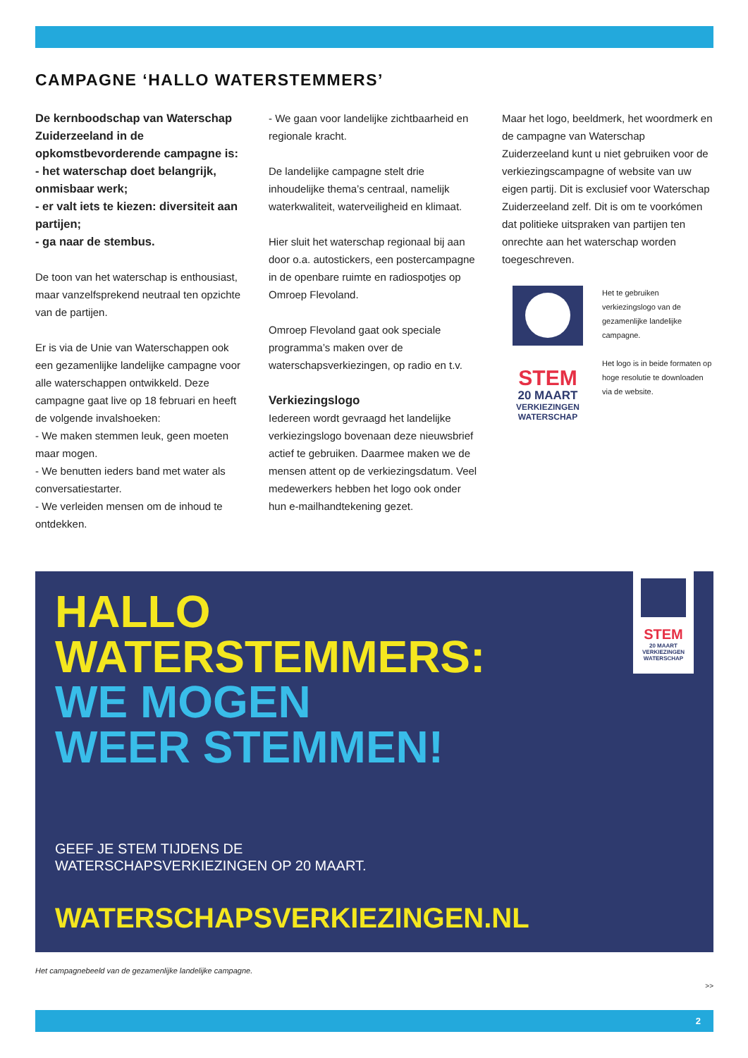CAMPAGNE ‘HALLO WATERSTEMMERS’
De kernboodschap van Waterschap Zuiderzeeland in de opkomstbevorderende campagne is:
- het waterschap doet belangrijk, onmisbaar werk;
- er valt iets te kiezen: diversiteit aan partijen;
- ga naar de stembus.
De toon van het waterschap is enthousiast, maar vanzelfsprekend neutraal ten opzichte van de partijen.
Er is via de Unie van Waterschappen ook een gezamenlijke landelijke campagne voor alle waterschappen ontwikkeld. Deze campagne gaat live op 18 februari en heeft de volgende invalshoeken:
- We maken stemmen leuk, geen moeten maar mogen.
- We benutten ieders band met water als conversatiestarter.
- We verleiden mensen om de inhoud te ontdekken.
- We gaan voor landelijke zichtbaarheid en regionale kracht.
De landelijke campagne stelt drie inhoudelijke thema’s centraal, namelijk waterkwaliteit, waterveiligheid en klimaat.
Hier sluit het waterschap regionaal bij aan door o.a. autostickers, een postercampagne in de openbare ruimte en radiospotjes op Omroep Flevoland.
Omroep Flevoland gaat ook speciale programma’s maken over de waterschapsverkiezingen, op radio en t.v.
Verkiezingslogo
Iedereen wordt gevraagd het landelijke verkiezingslogo bovenaan deze nieuwsbrief actief te gebruiken. Daarmee maken we de mensen attent op de verkiezingsdatum. Veel medewerkers hebben het logo ook onder hun e-mailhandtekening gezet.
Maar het logo, beeldmerk, het woordmerk en de campagne van Waterschap Zuiderzeeland kunt u niet gebruiken voor de verkiezingscampagne of website van uw eigen partij. Dit is exclusief voor Waterschap Zuiderzeeland zelf. Dit is om te voorkómen dat politieke uitspraken van partijen ten onrechte aan het waterschap worden toegeschreven.
STEM
20 MAART
VERKIEZINGEN
WATERSCHAP
Het te gebruiken verkiezingslogo van de gezamenlijke landelijke campagne.
Het logo is in beide formaten op hoge resolutie te downloaden via de website.
HALLO
WATERSTEMMERS:
WE MOGEN
WEER STEMMEN!
GEEF JE STEM TIJDENS DE
WATERSCHAPSVERKIEZINGEN OP 20 MAART.
WATERSCHAPSVERKIEZINGEN.NL
STEM
20 MAART
VERKIEZINGEN
WATERSCHAP
Het campagnebeeld van de gezamenlijke landelijke campagne.
>>
2